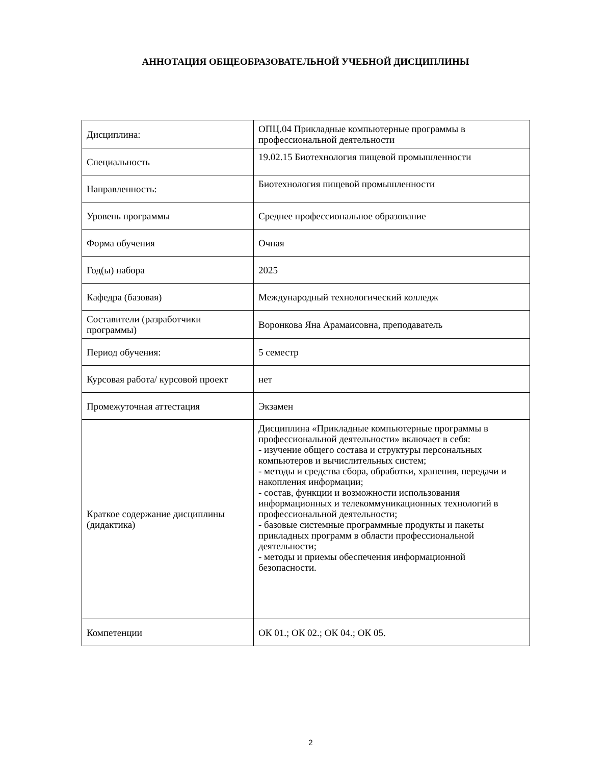АННОТАЦИЯ ОБЩЕОБРАЗОВАТЕЛЬНОЙ УЧЕБНОЙ ДИСЦИПЛИНЫ
| Дисциплина: | ОПЦ.04 Прикладные компьютерные программы в профессиональной деятельности |
| Специальность | 19.02.15 Биотехнология пищевой промышленности |
| Направленность: | Биотехнология пищевой промышленности |
| Уровень программы | Среднее профессиональное образование |
| Форма обучения | Очная |
| Год(ы) набора | 2025 |
| Кафедра (базовая) | Международный технологический колледж |
| Составители (разработчики программы) | Воронкова Яна Арамаисовна, преподаватель |
| Период обучения: | 5 семестр |
| Курсовая работа/ курсовой проект | нет |
| Промежуточная аттестация | Экзамен |
| Краткое содержание дисциплины (дидактика) | Дисциплина «Прикладные компьютерные программы в профессиональной деятельности» включает в себя: - изучение общего состава и структуры персональных компьютеров и вычислительных систем; - методы и средства сбора, обработки, хранения, передачи и накопления информации; - состав, функции и возможности использования информационных и телекоммуникационных технологий в профессиональной деятельности; - базовые системные программные продукты и пакеты прикладных программ в области профессиональной деятельности; - методы и приемы обеспечения информационной безопасности. |
| Компетенции | ОК 01.; ОК 02.; ОК 04.; ОК 05. |
2